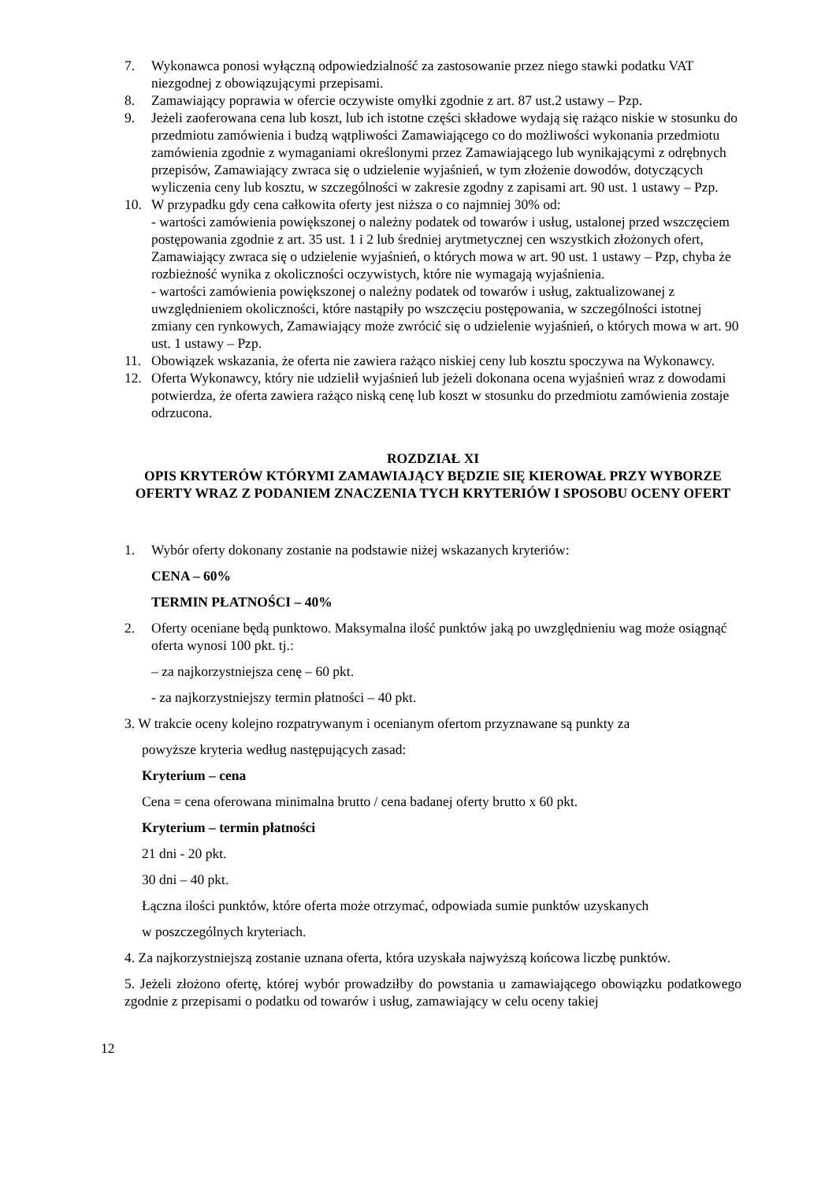7. Wykonawca ponosi wyłączną odpowiedzialność za zastosowanie przez niego stawki podatku VAT niezgodnej z obowiązującymi przepisami.
8. Zamawiający poprawia w ofercie oczywiste omyłki zgodnie z art. 87 ust.2 ustawy – Pzp.
9. Jeżeli zaoferowana cena lub koszt, lub ich istotne części składowe wydają się rażąco niskie w stosunku do przedmiotu zamówienia i budzą wątpliwości Zamawiającego co do możliwości wykonania przedmiotu zamówienia zgodnie z wymaganiami określonymi przez Zamawiającego lub wynikającymi z odrębnych przepisów, Zamawiający zwraca się o udzielenie wyjaśnień, w tym złożenie dowodów, dotyczących wyliczenia ceny lub kosztu, w szczególności w zakresie zgodny z zapisami art. 90 ust. 1 ustawy – Pzp.
10. W przypadku gdy cena całkowita oferty jest niższa o co najmniej 30% od:
- wartości zamówienia powiększonej o należny podatek od towarów i usług, ustalonej przed wszczęciem postępowania zgodnie z art. 35 ust. 1 i 2 lub średniej arytmetycznej cen wszystkich złożonych ofert, Zamawiający zwraca się o udzielenie wyjaśnień, o których mowa w art. 90 ust. 1 ustawy – Pzp, chyba że rozbieżność wynika z okoliczności oczywistych, które nie wymagają wyjaśnienia.
- wartości zamówienia powiększonej o należny podatek od towarów i usług, zaktualizowanej z uwzględnieniem okoliczności, które nastąpiły po wszczęciu postępowania, w szczególności istotnej zmiany cen rynkowych, Zamawiający może zwrócić się o udzielenie wyjaśnień, o których mowa w art. 90 ust. 1 ustawy – Pzp.
11. Obowiązek wskazania, że oferta nie zawiera rażąco niskiej ceny lub kosztu spoczywa na Wykonawcy.
12. Oferta Wykonawcy, który nie udzielił wyjaśnień lub jeżeli dokonana ocena wyjaśnień wraz z dowodami potwierdza, że oferta zawiera rażąco niską cenę lub koszt w stosunku do przedmiotu zamówienia zostaje odrzucona.
ROZDZIAŁ XI
OPIS KRYTERÓW KTÓRYMI ZAMAWIAJĄCY BĘDZIE SIĘ KIEROWAŁ PRZY WYBORZE OFERTY WRAZ Z PODANIEM ZNACZENIA TYCH KRYTERIÓW I SPOSOBU OCENY OFERT
1. Wybór oferty dokonany zostanie na podstawie niżej wskazanych kryteriów:
CENA – 60%
TERMIN PŁATNOŚCI – 40%
2. Oferty oceniane będą punktowo. Maksymalna ilość punktów jaką po uwzględnieniu wag może osiągnąć oferta wynosi 100 pkt. tj.:
– za najkorzystniejsza cenę – 60 pkt.
- za najkorzystniejszy termin płatności – 40 pkt.
3. W trakcie oceny kolejno rozpatrywanym i ocenianym ofertom przyznawane są punkty za
powyższe kryteria według następujących zasad:
Kryterium – cena
Cena = cena oferowana minimalna brutto / cena badanej oferty brutto x 60 pkt.
Kryterium – termin płatności
21 dni - 20 pkt.
30 dni – 40 pkt.
Łączna ilości punktów, które oferta może otrzymać, odpowiada sumie punktów uzyskanych
w poszczególnych kryteriach.
4. Za najkorzystniejszą zostanie uznana oferta, która uzyskała najwyższą końcowa liczbę punktów.
5. Jeżeli złożono ofertę, której wybór prowadziłby do powstania u zamawiającego obowiązku podatkowego zgodnie z przepisami o podatku od towarów i usług, zamawiający w celu oceny takiej
12